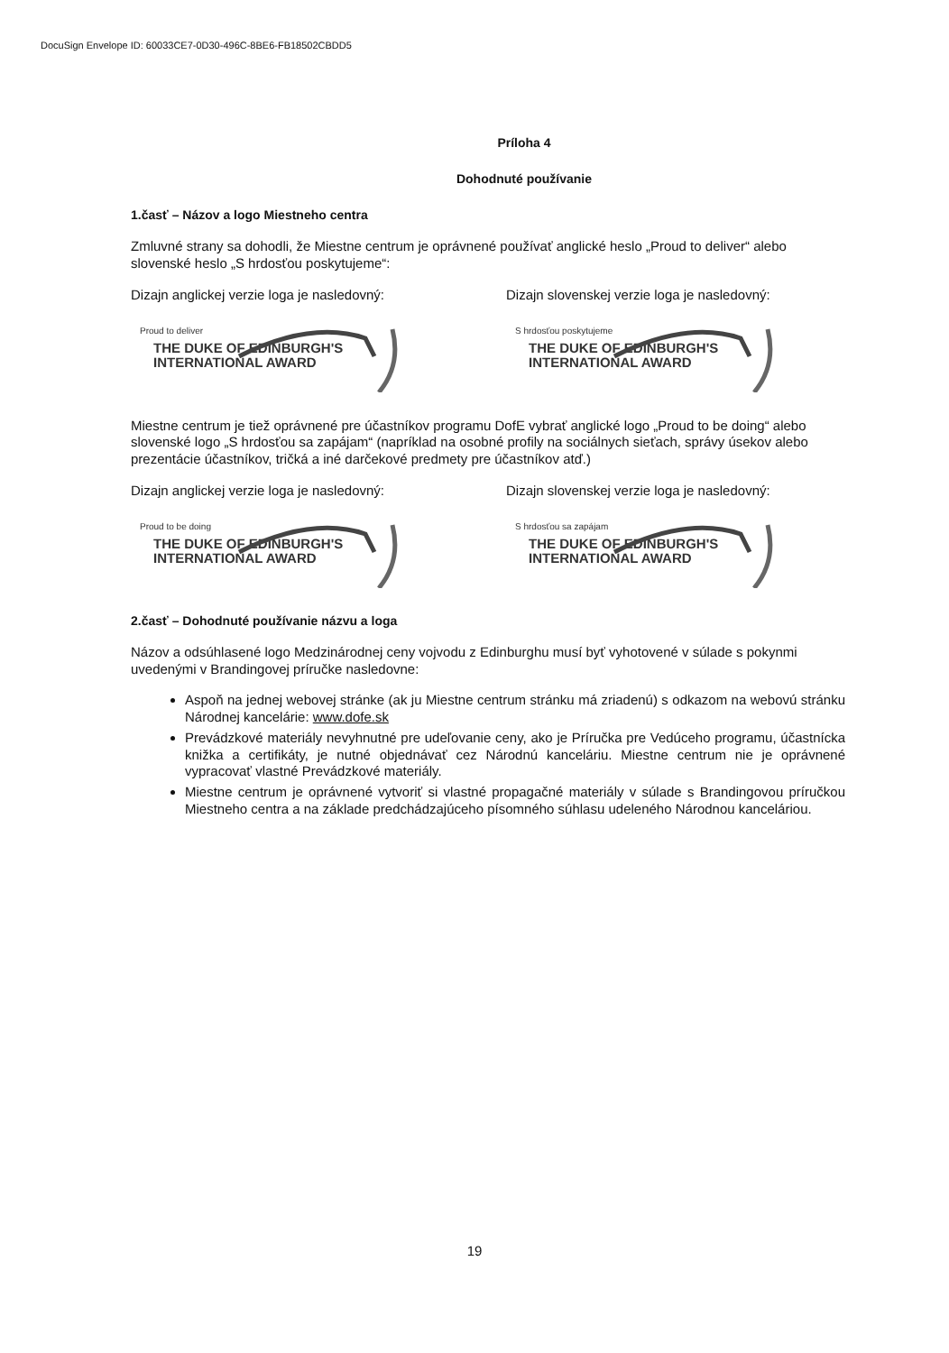DocuSign Envelope ID: 60033CE7-0D30-496C-8BE6-FB18502CBDD5
Príloha 4
Dohodnuté používanie
1.časť – Názov a logo Miestneho centra
Zmluvné strany sa dohodli, že Miestne centrum je oprávnené používať anglické heslo „Proud to deliver“ alebo slovenské heslo „S hrdosťou poskytujeme“:
Dizajn anglickej verzie loga je nasledovný:
Proud to deliver
THE DUKE OF EDINBURGH'S
INTERNATIONAL AWARD
Dizajn slovenskej verzie loga je nasledovný:
S hrdosťou poskytujeme
THE DUKE OF EDINBURGH'S
INTERNATIONAL AWARD
Miestne centrum je tiež oprávnené pre účastníkov programu DofE vybrať anglické logo „Proud to be doing“ alebo slovenské logo „S hrdosťou sa zapájam“ (napríklad na osobné profily na sociálnych sieťach, správy úsekov alebo prezentácie účastníkov, tričká a iné darčekové predmety pre účastníkov atď.)
Dizajn anglickej verzie loga je nasledovný:
Proud to be doing
THE DUKE OF EDINBURGH'S
INTERNATIONAL AWARD
Dizajn slovenskej verzie loga je nasledovný:
S hrdosťou sa zapájam
THE DUKE OF EDINBURGH'S
INTERNATIONAL AWARD
2.časť – Dohodnuté používanie názvu a loga
Názov a odsúhlasené logo Medzinárodnej ceny vojvodu z Edinburghu musí byť vyhotovené v súlade s pokynmi uvedenými v Brandingovej príručke nasledovne:
Aspoň na jednej webovej stránke (ak ju Miestne centrum stránku má zriadenú) s odkazom na webovú stránku Národnej kancelárie: www.dofe.sk
Prevádzkové materiály nevyhnutné pre udeľovanie ceny, ako je Príručka pre Vedúceho programu, účastnícka knižka a certifikáty, je nutné objednávať cez Národnú kanceláriu. Miestne centrum nie je oprávnené vypracovať vlastné Prevádzkové materiály.
Miestne centrum je oprávnené vytvoriť si vlastné propagačné materiály v súlade s Brandingovou príručkou Miestneho centra a na základe predchádzajúceho písomného súhlasu udeleného Národnou kanceláriou.
19